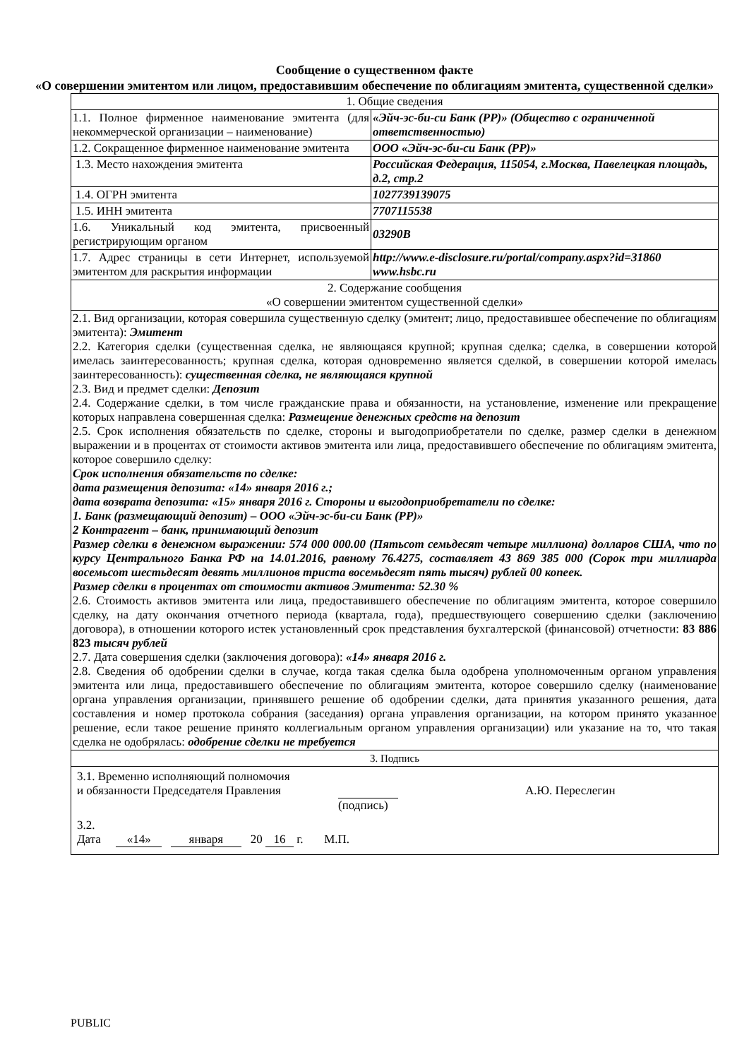Сообщение о существенном факте
«О совершении эмитентом или лицом, предоставившим обеспечение по облигациям эмитента, существенной сделки»
| 1. Общие сведения | |
| 1.1. Полное фирменное наименование эмитента (для некоммерческой организации – наименование) | «Эйч-эс-би-си Банк (РР)» (Общество с ограниченной ответственностью) |
| 1.2. Сокращенное фирменное наименование эмитента | ООО «Эйч-эс-би-си Банк (РР)» |
| 1.3. Место нахождения эмитента | Российская Федерация, 115054, г.Москва, Павелецкая площадь, д.2, стр.2 |
| 1.4. ОГРН эмитента | 1027739139075 |
| 1.5. ИНН эмитента | 7707115538 |
| 1.6. Уникальный код эмитента, присвоенный регистрирующим органом | 03290B |
| 1.7. Адрес страницы в сети Интернет, используемой эмитентом для раскрытия информации | http://www.e-disclosure.ru/portal/company.aspx?id=31860 www.hsbc.ru |
| 2. Содержание сообщения «О совершении эмитентом существенной сделки» | |
| 2.1. Вид организации, которая совершила существенную сделку (эмитент; лицо, предоставившее обеспечение по облигациям эмитента): Эмитент 2.2. Категория сделки (существенная сделка, не являющаяся крупной; крупная сделка; сделка, в совершении которой имелась заинтересованность; крупная сделка, которая одновременно является сделкой, в совершении которой имелась заинтересованность): существенная сделка, не являющаяся крупной 2.3. Вид и предмет сделки: Депозит 2.4. Содержание сделки, в том числе гражданские права и обязанности, на установление, изменение или прекращение которых направлена совершенная сделка: Размещение денежных средств на депозит 2.5. Срок исполнения обязательств по сделке, стороны и выгодоприобретатели по сделке, размер сделки в денежном выражении и в процентах от стоимости активов эмитента или лица, предоставившего обеспечение по облигациям эмитента, которое совершило сделку: Срок исполнения обязательств по сделке: дата размещения депозита: «14» января 2016 г.; дата возврата депозита: «15» января 2016 г. Стороны и выгодоприобретатели по сделке: 1. Банк (размещающий депозит) – ООО «Эйч-эс-би-си Банк (РР)» 2 Контрагент – банк, принимающий депозит Размер сделки в денежном выражении: 574 000 000.00 (Пятьсот семьдесят четыре миллиона) долларов США, что по курсу Центрального Банка РФ на 14.01.2016, равному 76.4275, составляет 43 869 385 000 (Сорок три миллиарда восемьсот шестьдесят девять миллионов триста восемьдесят пять тысяч) рублей 00 копеек. Размер сделки в процентах от стоимости активов Эмитента: 52.30 % 2.6. Стоимость активов эмитента или лица, предоставившего обеспечение по облигациям эмитента, которое совершило сделку, на дату окончания отчетного периода (квартала, года), предшествующего совершению сделки (заключению договора), в отношении которого истек установленный срок представления бухгалтерской (финансовой) отчетности: 83 886 823 тысяч рублей 2.7. Дата совершения сделки (заключения договора): «14» января 2016 г. 2.8. Сведения об одобрении сделки в случае, когда такая сделка была одобрена уполномоченным органом управления эмитента или лица, предоставившего обеспечение по облигациям эмитента, которое совершило сделку (наименование органа управления организации, принявшего решение об одобрении сделки, дата принятия указанного решения, дата составления и номер протокола собрания (заседания) органа управления организации, на котором принято указанное решение, если такое решение принято коллегиальным органом управления организации) или указание на то, что такая сделка не одобрялась: одобрение сделки не требуется | |
| 3. Подпись | |
| 3.1. Временно исполняющий полномочия и обязанности Председателя Правления А.Ю. Переслегин (подпись) 3.2. Дата «14» января 20 16 г. М.П. | |
PUBLIC